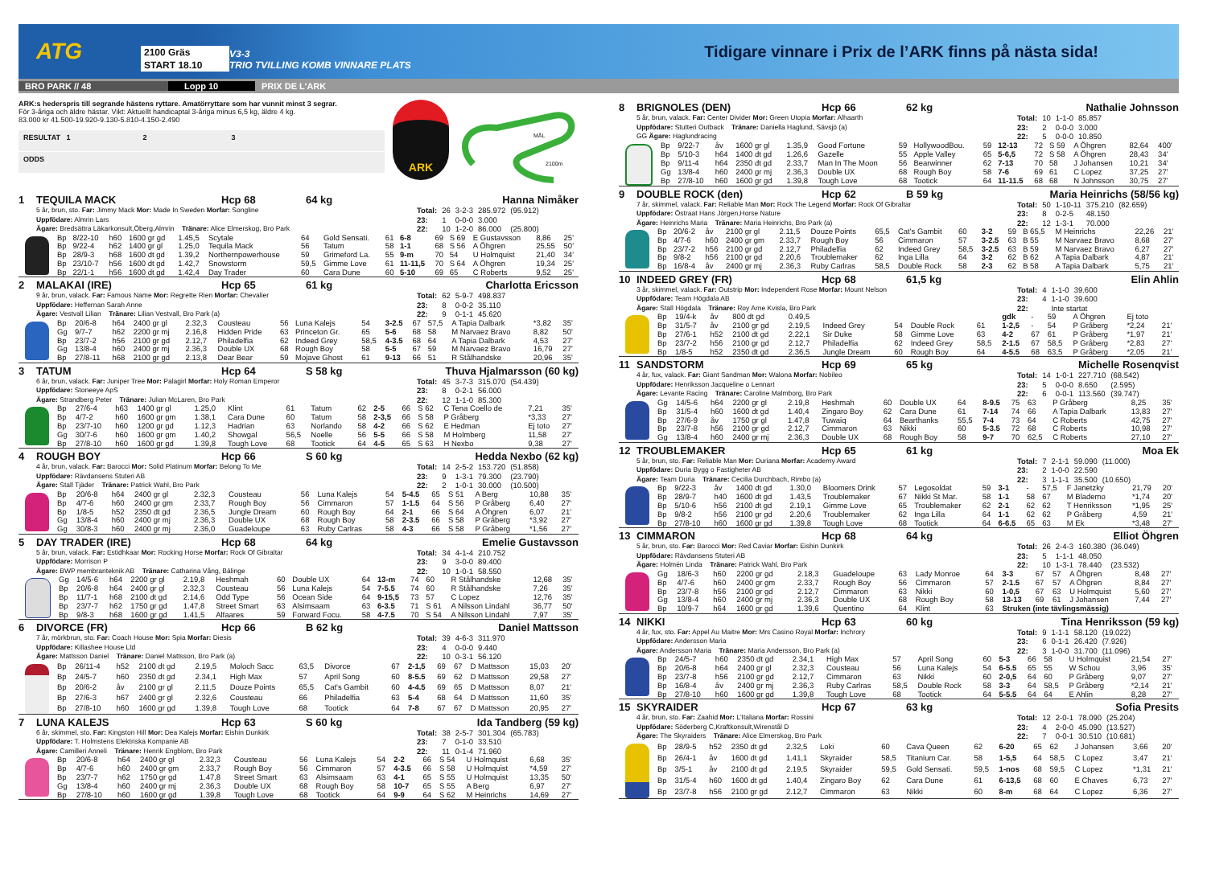ATG
2100 Gräs
START 18.10
V3-3
TRIO TVILLING KOMB VINNARE PLATS
Tidigare vinnare i Prix de l’ARK finns på nästa sida!
BRO PARK // 48 Lopp 10 PRIX DE L'ARK
ARK:s hederspris till segrande hästens ryttare. Amatörryttare som har vunnit minst 3 segrar.
För 3-åriga och äldre hästar. Vikt: Aktuellt handicaptal 3-åriga minus 6,5 kg, äldre 4 kg.
83.000 kr 41.500-19.920-9.130-5.810-4.150-2.490
RESULTAT 1 2 3
ODDS
ARK
MÅL
2100m
1 TEQUILA MACK Hcp 68 64 kg Hanna Nimåker
5 år, brun, sto. Far: Jimmy Mack Mor: Made In Sweden Morfar: Songline
Uppfödare: Almrin Lars
Ägare: Bredsättra Läkarkonsult,Öberg,Almrin Tränare: Alice Elmerskog, Bro Park
| Total: | 26 | 3-2-3 | 285.972 | (95.912) |
| 23: | 1 | 0-0-0 | 3.000 | |
| 22: | 10 | 1-2-0 | 86.000 | (25.800) |
| Bp | 8/22-10 | h60 | 1600 gr gd | 1.45,5 | Scytale | 64 | Gold Sensati. | 61 | 6-8 | 69 | S 69 | E Gustavsson | 8,86 | 25' |
| Bp | 9/22-4 | h62 | 1400 gr gl | 1.25,0 | Tequila Mack | 56 | Tatum | 58 | 1-1 | 68 | S 56 | A Öhgren | 25,55 | 50' |
| Bp | 28/9-3 | h68 | 1600 dt gd | 1.39,2 | Northernpowerhouse | 59 | Grimeford La. | 55 | 9-m | 70 | 54 | U Holmquist | 21,40 | 34' |
| Bp | 23/10-7 | h56 | 1600 dt gd | 1.42,7 | Snowstorm | 59,5 | Gimme Love | 61 | 11-11,5 | 70 | S 64 | A Öhgren | 19,34 | 25' |
| Bp | 22/1-1 | h56 | 1600 dt gd | 1.42,4 | Day Trader | 60 | Cara Dune | 60 | 5-10 | 69 | 65 | C Roberts | 9,52 | 25' |
2 MALAKAI (IRE) Hcp 65 61 kg Charlotta Ericsson
9 år, brun, valack. Far: Famous Name Mor: Regrette Rien Morfar: Chevalier
Uppfödare: Heffernan Sarah Anne
Ägare: Vestvall Lilian Tränare: Lilian Vestvall, Bro Park (a)
| Total: | 62 | 5-9-7 | 498.837 |
| 23: | 8 | 0-0-2 | 35.110 |
| 22: | 9 | 0-1-1 | 45.620 |
| Bp | 20/6-8 | h64 | 2400 gr gl | 2.32,3 | Cousteau | 56 | Luna Kalejs | 54 | 3-2.5 | 67 | 57,5 | A Tapia Dalbark | *3,82 | 35' |
| Gg | 9/7-7 | h62 | 2200 gr mj | 2.16,8 | Hidden Pride | 63 | Princeton Gr. | 65 | 5-6 | 68 | 58 | M Narvaez Bravo | 8,82 | 50' |
| Bp | 23/7-2 | h56 | 2100 gr gd | 2.12,7 | Philadelfia | 62 | Indeed Grey | 58,5 | 4-3.5 | 68 | 64 | A Tapia Dalbark | 4,53 | 27' |
| Gg | 13/8-4 | h60 | 2400 gr mj | 2.36,3 | Double UX | 68 | Rough Boy | 58 | 5-5 | 67 | 59 | M Narvaez Bravo | 16,79 | 27' |
| Bp | 27/8-11 | h68 | 2100 gr gd | 2.13,8 | Dear Bear | 59 | Mojave Ghost | 61 | 9-13 | 66 | 51 | R Stålhandske | 20,96 | 35' |
3 TATUM Hcp 64 S 58 kg Thuva Hjalmarsson (60 kg)
6 år, brun, valack. Far: Juniper Tree Mor: Palagirl Morfar: Holy Roman Emperor
Uppfödare: Stoneeye ApS
Ägare: Strandberg Peter Tränare: Julian McLaren, Bro Park
| Total: | 45 | 3-7-3 | 315.070 | (54.439) |
| 23: | 8 | 0-2-1 | 56.000 | |
| 22: | 12 | 1-1-0 | 85.300 | |
| Bp | 27/6-4 | h63 | 1400 gr gl | 1.25,0 | Klint | 61 | Tatum | 62 | 2-5 | 66 | S 62 | C Tena Coello de | 7,21 | 35' |
| Bp | 4/7-2 | h60 | 1600 gr gm | 1.38,1 | Cara Dune | 60 | Tatum | 58 | 2-3,5 | 66 | S 58 | P Gråberg | *3,33 | 27' |
| Bp | 23/7-10 | h60 | 1200 gr gd | 1.12,3 | Hadrian | 63 | Norlando | 58 | 4-2 | 66 | S 62 | E Hedman | Ej toto | 27' |
| Gg | 30/7-6 | h60 | 1600 gr gm | 1.40,2 | Showgal | 56,5 | Noelle | 56 | 5-5 | 66 | S 58 | M Holmberg | 11,58 | 27' |
| Bp | 27/8-10 | h60 | 1600 gr gd | 1.39,8 | Tough Love | 68 | Tootick | 64 | 4-5 | 65 | S 63 | H Nexbo | 9,38 | 27' |
4 ROUGH BOY Hcp 66 S 60 kg Hedda Nexbo (62 kg)
4 år, brun, valack. Far: Barocci Mor: Solid Platinum Morfar: Belong To Me
Uppfödare: Rävdansens Stuteri AB
Ägare: Stall Tjäder Tränare: Patrick Wahl, Bro Park
| Total: | 14 | 2-5-2 | 153.720 | (51.858) |
| 23: | 9 | 1-3-1 | 79.300 | (23.790) |
| 22: | 2 | 1-0-1 | 30.000 | (10.500) |
| Bp | 20/6-8 | h64 | 2400 gr gl | 2.32,3 | Cousteau | 56 | Luna Kalejs | 54 | 5-4.5 | 65 | S 51 | A Berg | 10,88 | 35' |
| Bp | 4/7-6 | h60 | 2400 gr gm | 2.33,7 | Rough Boy | 56 | Cimmaron | 57 | 1-1.5 | 64 | S 56 | P Gråberg | 6,40 | 27' |
| Bp | 1/8-5 | h52 | 2350 dt gd | 2.36,5 | Jungle Dream | 60 | Rough Boy | 64 | 2-1 | 66 | S 64 | A Öhgren | 6,07 | 21' |
| Gg | 13/8-4 | h60 | 2400 gr mj | 2.36,3 | Double UX | 68 | Rough Boy | 58 | 2-3.5 | 66 | S 58 | P Gråberg | *3,92 | 27' |
| Gg | 30/8-3 | h60 | 2400 gr mj | 2.36,0 | Guadeloupe | 63 | Ruby Carlras | 58 | 4-3 | 66 | S 58 | P Gråberg | *1,56 | 27' |
5 DAY TRADER (IRE) Hcp 68 64 kg Emelie Gustavsson
5 år, brun, valack. Far: Estidhkaar Mor: Rocking Horse Morfar: Rock Of Gibraltar
Uppfödare: Morrison P
Ägare: BWP membranteknik AB Tränare: Catharina Vång, Bälinge
| Total: | 34 | 4-1-4 | 210.752 |
| 23: | 9 | 3-0-0 | 89.400 |
| 22: | 10 | 1-0-1 | 58.550 |
| Gg | 14/5-6 | h64 | 2200 gr gl | 2.19,8 | Heshmah | 60 | Double UX | 64 | 13-m | 74 | 60 | R Stålhandske | 12,68 | 35' |
| Bp | 20/6-8 | h64 | 2400 gr gl | 2.32,3 | Cousteau | 56 | Luna Kalejs | 54 | 7-5.5 | 74 | 60 | R Stålhandske | 7,26 | 35' |
| Bp | 11/7-1 | h68 | 2100 dt gd | 2.14,6 | Odd Type | 56 | Ocean Side | 64 | 9-15,5 | 73 | 57 | C Lopez | 12,76 | 35' |
| Bp | 23/7-7 | h62 | 1750 gr gd | 1.47,8 | Street Smart | 63 | Alsimsaam | 63 | 6-3.5 | 71 | S 61 | A Nilsson Lindahl | 36,77 | 50' |
| Bp | 9/8-3 | h68 | 1600 gr gd | 1.41,5 | Alfaares | 59 | Forward Focu. | 58 | 4-7.5 | 70 | S 54 | A Nilsson Lindahl | 7,97 | 35' |
6 DIVORCE (FR) Hcp 66 B 62 kg Daniel Mattsson
7 år, mörkbrun, sto. Far: Coach House Mor: Spia Morfar: Diesis
Uppfödare: Killashee House Ltd
Ägare: Mattsson Daniel Tränare: Daniel Mattsson, Bro Park (a)
| Total: | 39 | 4-6-3 | 311.970 |
| 23: | 4 | 0-0-0 | 9.440 |
| 22: | 10 | 0-3-1 | 56.120 |
| Bp | 26/11-4 | h52 | 2100 dt gd | 2.19,5 | Moloch Sacc | 63,5 | Divorce | 67 | 2-1,5 | 69 | 67 | D Mattsson | 15,03 | 20' |
| Bp | 24/5-7 | h60 | 2350 dt gd | 2.34,1 | High Max | 57 | April Song | 60 | 8-5.5 | 69 | 62 | D Mattsson | 29,58 | 27' |
| Bp | 20/6-2 | åv | 2100 gr gl | 2.11,5 | Douze Points | 65,5 | Cat's Gambit | 60 | 4-4.5 | 69 | 65 | D Mattsson | 8,07 | 21' |
| Bp | 27/6-3 | h67 | 2400 gr gl | 2.32,6 | Cousteau | 66 | Philadelfia | 63 | 5-4 | 68 | 64 | D Mattsson | 11,60 | 35' |
| Bp | 27/8-10 | h60 | 1600 gr gd | 1.39,8 | Tough Love | 68 | Tootick | 64 | 7-8 | 67 | 67 | D Mattsson | 20,95 | 27' |
7 LUNA KALEJS Hcp 63 S 60 kg Ida Tandberg (59 kg)
6 år, skimmel, sto. Far: Kingston Hill Mor: Dea Kalejs Morfar: Eishin Dunkirk
Uppfödare: T. Holmstens Elektriska Kompanie AB
Ägare: Camilleri Anneli Tränare: Henrik Engblom, Bro Park
| Total: | 38 | 2-5-7 | 301.304 | (65.783) |
| 23: | 7 | 0-1-0 | 33.510 | |
| 22: | 11 | 0-1-4 | 71.960 | |
| Bp | 20/6-8 | h64 | 2400 gr gl | 2.32,3 | Cousteau | 56 | Luna Kalejs | 54 | 2-2 | 66 | S 54 | U Holmquist | 6,68 | 35' |
| Bp | 4/7-6 | h60 | 2400 gr gm | 2.33,7 | Rough Boy | 56 | Cimmaron | 57 | 4-3.5 | 66 | S 58 | U Holmquist | *4,59 | 27' |
| Bp | 23/7-7 | h62 | 1750 gr gd | 1.47,8 | Street Smart | 63 | Alsimsaam | 63 | 4-1 | 65 | S 55 | U Holmquist | 13,35 | 50' |
| Gg | 13/8-4 | h60 | 2400 gr mj | 2.36,3 | Double UX | 68 | Rough Boy | 58 | 10-7 | 65 | S 55 | A Berg | 6,97 | 27' |
| Bp | 27/8-10 | h60 | 1600 gr gd | 1.39,8 | Tough Love | 68 | Tootick | 64 | 9-9 | 64 | S 62 | M Heinrichs | 14,69 | 27' |
8 BRIGNOLES (DEN) Hcp 66 62 kg Nathalie Johnsson
5 år, brun, valack. Far: Center Divider Mor: Green Utopia Morfar: Alhaarth
Uppfödare: Stutteri Outback Tränare: Daniella Haglund, Sävsjö (a)
GG Ägare: Haglundracing
| Total: | 10 | 1-1-0 | 85.857 |
| 23: | 2 | 0-0-0 | 3.000 |
| 22: | 5 | 0-0-0 | 10.850 |
| Bp | 9/22-7 | åv | 1600 gr gl | 1.35,9 | Good Fortune | 59 | HollywoodBou. | 59 | 12-13 | 72 | S 59 | A Öhgren | 82,64 | 400' |
| Bp | 5/10-3 | h64 | 1400 dt gd | 1.26,6 | Gazelle | 55 | Apple Valley | 65 | 5-6,5 | 72 | S 58 | A Öhgren | 28,43 | 34' |
| Bp | 9/11-4 | h64 | 2350 dt gd | 2.33,7 | Man In The Moon | 56 | Bearwinner | 62 | 7-13 | 70 | 58 | J Johansen | 10,21 | 34' |
| Gg | 13/8-4 | h60 | 2400 gr mj | 2.36,3 | Double UX | 68 | Rough Boy | 58 | 7-6 | 69 | 61 | C Lopez | 37,25 | 27' |
| Bp | 27/8-10 | h60 | 1600 gr gd | 1.39,8 | Tough Love | 68 | Tootick | 64 | 11-11.5 | 68 | 68 | N Johnsson | 30,75 | 27' |
9 DOUBLE ROCK (den) Hcp 62 B 59 kg Maria Heinrichs (58/56 kg)
7 år, skimmel, valack. Far: Reliable Man Mor: Rock The Legend Morfar: Rock Of Gibraltar
Uppfödare: Östraat Hans Jörgen,Horse Nature
Ägare: Heinrichs Maria Tränare: Maria Heinrichs, Bro Park (a)
| Total: | 50 | 1-10-11 | 375.210 | (82.659) |
| 23: | 8 | 0-2-5 | 48.150 | |
| 22: | 12 | 1-3-1 | 70.000 | |
| Bp | 20/6-2 | åv | 2100 gr gl | 2.11,5 | Douze Points | 65,5 | Cat's Gambit | 60 | 3-2 | 59 | B 65,5 | M Heinrichs | 22,26 | 21' |
| Bp | 4/7-6 | h60 | 2400 gr gm | 2.33,7 | Rough Boy | 56 | Cimmaron | 57 | 3-2.5 | 63 | B 55 | M Narvaez Bravo | 8,68 | 27' |
| Bp | 23/7-2 | h56 | 2100 gr gd | 2.12,7 | Philadelfia | 62 | Indeed Grey | 58,5 | 3-2.5 | 63 | B 59 | M Narvaez Bravo | 6,27 | 27' |
| Bp | 9/8-2 | h56 | 2100 gr gd | 2.20,6 | Troublemaker | 62 | Inga Lilla | 64 | 3-2 | 62 | B 62 | A Tapia Dalbark | 4,87 | 21' |
| Bp | 16/8-4 | åv | 2400 gr mj | 2.36,3 | Ruby Carlras | 58,5 | Double Rock | 58 | 2-3 | 62 | B 58 | A Tapia Dalbark | 5,75 | 21' |
10 INDEED GREY (FR) Hcp 68 61,5 kg Elin Ahlin
3 år, skimmel, valack. Far: Outstrip Mor: Independent Rose Morfar: Mount Nelson
Uppfödare: Team Högdala AB
Ägare: Stall Högdala Tränare: Roy Arne Kvisla, Bro Park
| Total: | 4 | 1-1-0 | 39.600 |
| 23: | 4 | 1-1-0 | 39.600 |
| 22: | | Inte startat | |
| Bp | 19/4-k | åv | 800 dt gd | 0.49,5 | | | | | gdk | - | 59 | A Öhgren | Ej toto | |
| Bp | 31/5-7 | åv | 2100 gr gd | 2.19,5 | Indeed Grey | 54 | Double Rock | 61 | 1-2,5 | - | 54 | P Gråberg | *2,24 | 21' |
| Bp | 27/6-1 | h52 | 2100 dt gd | 2.22,1 | Sir Duke | 58 | Gimme Love | 63 | 4-2 | 67 | 61 | P Gråberg | *1,97 | 21' |
| Bp | 23/7-2 | h56 | 2100 gr gd | 2.12,7 | Philadelfia | 62 | Indeed Grey | 58,5 | 2-1.5 | 67 | 58,5 | P Gråberg | *2,83 | 27' |
| Bp | 1/8-5 | h52 | 2350 dt gd | 2.36,5 | Jungle Dream | 60 | Rough Boy | 64 | 4-5.5 | 68 | 63,5 | P Gråberg | *2,05 | 21' |
11 SANDSTORM Hcp 69 65 kg Michelle Rosenqvist
4 år, fux, valack. Far: Giant Sandman Mor: Walona Morfar: Nobileo
Uppfödare: Henriksson Jacqueline o Lennart
Ägare: Levante Racing Tränare: Caroline Malmborg, Bro Park
| Total: | 14 | 1-0-1 | 227.710 | (68.542) |
| 23: | 5 | 0-0-0 | 8.650 | (2.595) |
| 22: | 6 | 0-0-1 | 113.560 | (39.747) |
| Gg | 14/5-6 | h64 | 2200 gr gl | 2.19,8 | Heshmah | 60 | Double UX | 64 | 8-9.5 | 75 | 63 | P Gråberg | 8,25 | 35' |
| Bp | 31/5-4 | h60 | 1600 dt gd | 1.40,4 | Zingaro Boy | 62 | Cara Dune | 61 | 7-14 | 74 | 66 | A Tapia Dalbark | 13,83 | 27' |
| Bp | 27/6-9 | åv | 1750 gr gl | 1.47,8 | Tuwaiq | 64 | Bearthanks | 55,5 | 7-4 | 73 | 64 | C Roberts | 42,75 | 27' |
| Bp | 23/7-8 | h56 | 2100 gr gd | 2.12,7 | Cimmaron | 63 | Nikki | 60 | 5-3.5 | 72 | 68 | C Roberts | 10,98 | 27' |
| Gg | 13/8-4 | h60 | 2400 gr mj | 2.36,3 | Double UX | 68 | Rough Boy | 58 | 9-7 | 70 | 62,5 | C Roberts | 27,10 | 27' |
12 TROUBLEMAKER Hcp 65 61 kg Moa Ek
5 år, brun, sto. Far: Reliable Man Mor: Duriana Morfar: Academy Award
Uppfödare: Duria Bygg o Fastigheter AB
Ägare: Team Duria Tränare: Cecilia Durchbach, Rimbo (a)
| Total: | 7 | 2-1-1 | 59.090 | (11.000) |
| 23: | 2 | 1-0-0 | 22.590 | |
| 22: | 3 | 1-1-1 | 35.500 | (10.650) |
| Bp | 9/22-3 | åv | 1400 dt gd | 1.30,0 | Bloomers Drink | 57 | Legosoldat | 59 | 3-1 | - | 57,5 | F Janetzky | 21,79 | 20' |
| Bp | 28/9-7 | h40 | 1600 dt gd | 1.43,5 | Troublemaker | 67 | Nikki St Mar. | 58 | 1-1 | 58 | 67 | M Blademo | *1,74 | 20' |
| Bp | 5/10-6 | h56 | 2100 dt gd | 2.19,1 | Gimme Love | 65 | Troublemaker | 62 | 2-1 | 62 | 62 | T Henriksson | *1,95 | 25' |
| Bp | 9/8-2 | h56 | 2100 gr gd | 2.20,6 | Troublemaker | 62 | Inga Lilla | 64 | 1-1 | 62 | 62 | P Gråberg | 4,59 | 21' |
| Bp | 27/8-10 | h60 | 1600 gr gd | 1.39,8 | Tough Love | 68 | Tootick | 64 | 6-6.5 | 65 | 63 | M Ek | *3,48 | 27' |
13 CIMMARON Hcp 68 64 kg Elliot Öhgren
5 år, brun, sto. Far: Barocci Mor: Red Caviar Morfar: Eishin Dunkirk
Uppfödare: Rävdansens Stuteri AB
Ägare: Holmén Linda Tränare: Patrick Wahl, Bro Park
| Total: | 26 | 2-4-3 | 160.380 | (36.049) |
| 23: | 5 | 1-1-1 | 48.050 | |
| 22: | 10 | 1-3-1 | 78.440 | (23.532) |
| Gg | 18/6-3 | h60 | 2200 gr gd | 2.18,3 | Guadeloupe | 63 | Lady Monroe | 64 | 3-3 | 67 | 57 | A Öhgren | 8,48 | 27' |
| Bp | 4/7-6 | h60 | 2400 gr gm | 2.33,7 | Rough Boy | 56 | Cimmaron | 57 | 2-1.5 | 67 | 57 | A Öhgren | 8,84 | 27' |
| Bp | 23/7-8 | h56 | 2100 gr gd | 2.12,7 | Cimmaron | 63 | Nikki | 60 | 1-0,5 | 67 | 63 | U Holmquist | 5,60 | 27' |
| Gg | 13/8-4 | h60 | 2400 gr mj | 2.36,3 | Double UX | 68 | Rough Boy | 58 | 13-13 | 69 | 61 | J Johansen | 7,44 | 27' |
| Bp | 10/9-7 | h64 | 1600 gr gd | 1.39,6 | Quentino | 64 | Klint | 63 | Struken (inte tävlingsmässig) | | | | | |
14 NIKKI Hcp 63 60 kg Tina Henriksson (59 kg)
4 år, fux, sto. Far: Appel Au Maitre Mor: Mrs Casino Royal Morfar: Inchrory
Uppfödare: Andersson Maria
Ägare: Andersson Maria Tränare: Maria Andersson, Bro Park (a)
| Total: | 9 | 1-1-1 | 58.120 | (19.022) |
| 23: | 6 | 0-1-1 | 26.420 | (7.926) |
| 22: | 3 | 1-0-0 | 31.700 | (11.096) |
| Bp | 24/5-7 | h60 | 2350 dt gd | 2.34,1 | High Max | 57 | April Song | 60 | 5-3 | 66 | 58 | U Holmquist | 21,54 | 27' |
| Bp | 20/6-8 | h64 | 2400 gr gl | 2.32,3 | Cousteau | 56 | Luna Kalejs | 54 | 6-5.5 | 65 | 55 | W Schou | 3,96 | 35' |
| Bp | 23/7-8 | h56 | 2100 gr gd | 2.12,7 | Cimmaron | 63 | Nikki | 60 | 2-0,5 | 64 | 60 | P Gråberg | 9,07 | 27' |
| Bp | 16/8-4 | åv | 2400 gr mj | 2.36,3 | Ruby Carlras | 58,5 | Double Rock | 58 | 3-3 | 64 | 58,5 | P Gråberg | *2,14 | 21' |
| Bp | 27/8-10 | h60 | 1600 gr gd | 1.39,8 | Tough Love | 68 | Tootick | 64 | 5-5.5 | 64 | 64 | E Ahlin | 8,28 | 27' |
15 SKYRAIDER Hcp 67 63 kg Sofia Presits
4 år, brun, sto. Far: Zaahid Mor: L'Italiana Morfar: Rossini
Uppfödare: Söderberg C,Kraftkonsult,Wirenstål D
Ägare: The Skyraiders Tränare: Alice Elmerskog, Bro Park
| Total: | 12 | 2-0-1 | 78.090 | (25.204) |
| 23: | 4 | 2-0-0 | 45.090 | (13.527) |
| 22: | 7 | 0-0-1 | 30.510 | (10.681) |
| Bp | 28/9-5 | h52 | 2350 dt gd | 2.32,5 | Loki | 60 | Cava Queen | 62 | 6-20 | 65 | 62 | J Johansen | 3,66 | 20' |
| Bp | 26/4-1 | åv | 1600 dt gd | 1.41,1 | Skyraider | 58,5 | Titanium Car. | 58 | 1-5,5 | 64 | 58,5 | C Lopez | 3,47 | 21' |
| Bp | 3/5-1 | åv | 2100 dt gd | 2.19,5 | Skyraider | 59,5 | Gold Sensati. | 59,5 | 1-nos | 68 | 59,5 | C Lopez | *1,31 | 21' |
| Bp | 31/5-4 | h60 | 1600 dt gd | 1.40,4 | Zingaro Boy | 62 | Cara Dune | 61 | 6-13,5 | 68 | 60 | E Chaves | 6,73 | 27' |
| Bp | 23/7-8 | h56 | 2100 gr gd | 2.12,7 | Cimmaron | 63 | Nikki | 60 | 8-m | 68 | 64 | C Lopez | 6,36 | 27' |